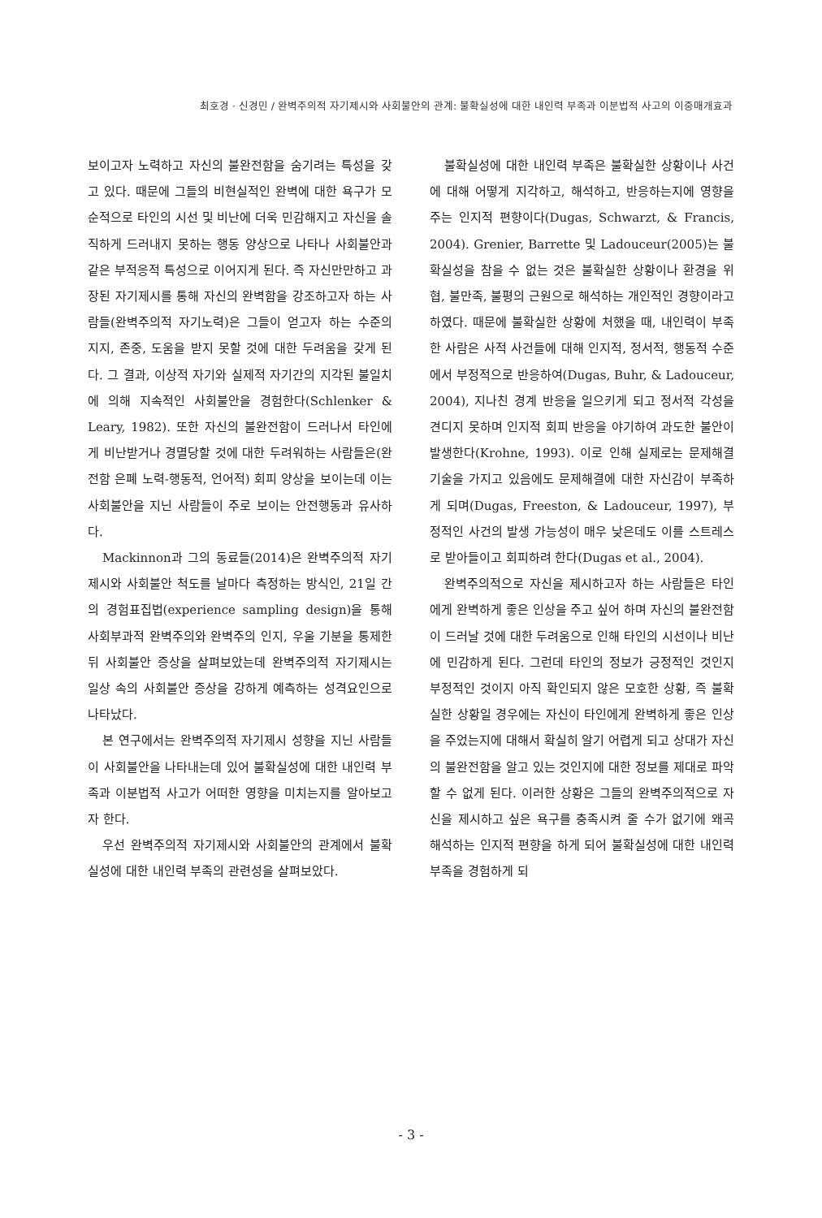최호경 · 신경민 / 완벽주의적 자기제시와 사회불안의 관계: 불확실성에 대한 내인력 부족과 이분법적 사고의 이중매개효과
보이고자 노력하고 자신의 불완전함을 숨기려는 특성을 갖고 있다. 때문에 그들의 비현실적인 완벽에 대한 욕구가 모순적으로 타인의 시선 및 비난에 더욱 민감해지고 자신을 솔직하게 드러내지 못하는 행동 양상으로 나타나 사회불안과 같은 부적응적 특성으로 이어지게 된다. 즉 자신만만하고 과장된 자기제시를 통해 자신의 완벽함을 강조하고자 하는 사람들(완벽주의적 자기노력)은 그들이 얻고자 하는 수준의 지지, 존중, 도움을 받지 못할 것에 대한 두려움을 갖게 된다. 그 결과, 이상적 자기와 실제적 자기간의 지각된 불일치에 의해 지속적인 사회불안을 경험한다(Schlenker & Leary, 1982). 또한 자신의 불완전함이 드러나서 타인에게 비난받거나 경멸당할 것에 대한 두려워하는 사람들은(완전함 은폐 노력-행동적, 언어적) 회피 양상을 보이는데 이는 사회불안을 지닌 사람들이 주로 보이는 안전행동과 유사하다.
Mackinnon과 그의 동료들(2014)은 완벽주의적 자기제시와 사회불안 척도를 날마다 측정하는 방식인, 21일 간의 경험표집법(experience sampling design)을 통해 사회부과적 완벽주의와 완벽주의 인지, 우울 기분을 통제한 뒤 사회불안 증상을 살펴보았는데 완벽주의적 자기제시는 일상 속의 사회불안 증상을 강하게 예측하는 성격요인으로 나타났다.
본 연구에서는 완벽주의적 자기제시 성향을 지닌 사람들이 사회불안을 나타내는데 있어 불확실성에 대한 내인력 부족과 이분법적 사고가 어떠한 영향을 미치는지를 알아보고자 한다.
우선 완벽주의적 자기제시와 사회불안의 관계에서 불확실성에 대한 내인력 부족의 관련성을 살펴보았다.
불확실성에 대한 내인력 부족은 불확실한 상황이나 사건에 대해 어떻게 지각하고, 해석하고, 반응하는지에 영향을 주는 인지적 편향이다(Dugas, Schwarzt, & Francis, 2004). Grenier, Barrette 및 Ladouceur(2005)는 불확실성을 참을 수 없는 것은 불확실한 상황이나 환경을 위협, 불만족, 불평의 근원으로 해석하는 개인적인 경향이라고 하였다. 때문에 불확실한 상황에 처했을 때, 내인력이 부족한 사람은 사적 사건들에 대해 인지적, 정서적, 행동적 수준에서 부정적으로 반응하여(Dugas, Buhr, & Ladouceur, 2004), 지나친 경계 반응을 일으키게 되고 정서적 각성을 견디지 못하며 인지적 회피 반응을 야기하여 과도한 불안이 발생한다(Krohne, 1993). 이로 인해 실제로는 문제해결 기술을 가지고 있음에도 문제해결에 대한 자신감이 부족하게 되며(Dugas, Freeston, & Ladouceur, 1997), 부정적인 사건의 발생 가능성이 매우 낮은데도 이를 스트레스로 받아들이고 회피하려 한다(Dugas et al., 2004).
완벽주의적으로 자신을 제시하고자 하는 사람들은 타인에게 완벽하게 좋은 인상을 주고 싶어 하며 자신의 불완전함이 드러날 것에 대한 두려움으로 인해 타인의 시선이나 비난에 민감하게 된다. 그런데 타인의 정보가 긍정적인 것인지 부정적인 것이지 아직 확인되지 않은 모호한 상황, 즉 불확실한 상황일 경우에는 자신이 타인에게 완벽하게 좋은 인상을 주었는지에 대해서 확실히 알기 어렵게 되고 상대가 자신의 불완전함을 알고 있는 것인지에 대한 정보를 제대로 파악할 수 없게 된다. 이러한 상황은 그들의 완벽주의적으로 자신을 제시하고 싶은 욕구를 충족시켜 줄 수가 없기에 왜곡 해석하는 인지적 편향을 하게 되어 불확실성에 대한 내인력 부족을 경험하게 되
- 3 -